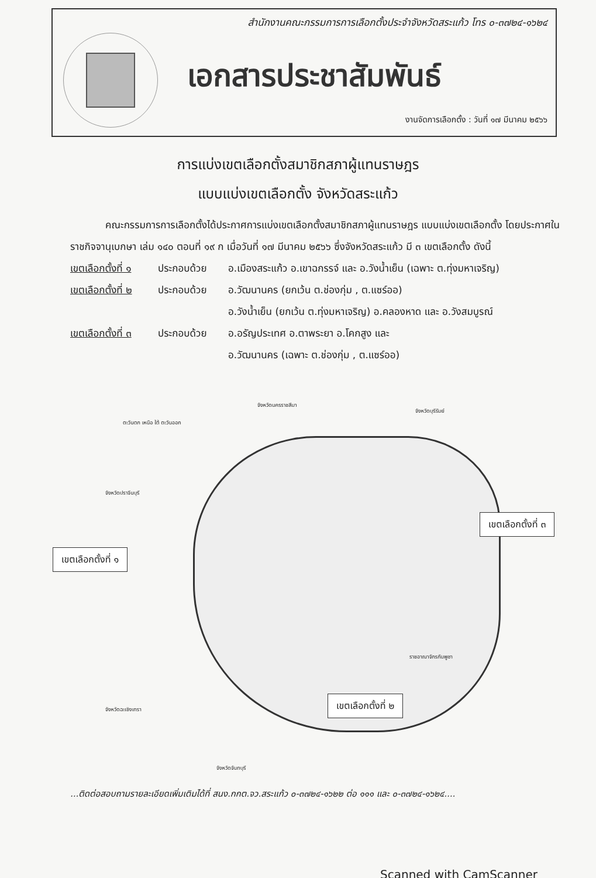สำนักงานคณะกรรมการการเลือกตั้งประจำจังหวัดสระแก้ว โทร ๐-๓๗๒๔-๑๖๒๔
เอกสารประชาสัมพันธ์
งานจัดการเลือกตั้ง : วันที่ ๑๗ มีนาคม ๒๕๖๖
การแบ่งเขตเลือกตั้งสมาชิกสภาผู้แทนราษฎร
แบบแบ่งเขตเลือกตั้ง จังหวัดสระแก้ว
คณะกรรมการการเลือกตั้งได้ประกาศการแบ่งเขตเลือกตั้งสมาชิกสภาผู้แทนราษฎร แบบแบ่งเขตเลือกตั้ง โดยประกาศในราชกิจจานุเบกษา เล่ม ๑๔๐ ตอนที่ ๑๙ ก เมื่อวันที่ ๑๗ มีนาคม ๒๕๖๖ ซึ่งจังหวัดสระแก้ว มี ๓ เขตเลือกตั้ง ดังนี้
เขตเลือกตั้งที่ ๑ ประกอบด้วย อ.เมืองสระแก้ว อ.เขาฉกรรจ์ และ อ.วังน้ำเย็น (เฉพาะ ต.ทุ่งมหาเจริญ)
เขตเลือกตั้งที่ ๒ ประกอบด้วย อ.วัฒนานคร (ยกเว้น ต.ช่องกุ่ม , ต.แซร์ออ)
อ.วังน้ำเย็น (ยกเว้น ต.ทุ่งมหาเจริญ) อ.คลองหาด และ อ.วังสมบูรณ์
เขตเลือกตั้งที่ ๓ ประกอบด้วย อ.อรัญประเทศ อ.ตาพระยา อ.โคกสูง และ
อ.วัฒนานคร (เฉพาะ ต.ช่องกุ่ม , ต.แซร์ออ)
จังหวัดนครราชสีมา
จังหวัดบุรีรัมย์
ตะวันตก เหนือ ใต้ ตะวันออก
จังหวัดปราจีนบุรี
ราชอาณาจักรกัมพูชา
จังหวัดฉะเชิงเทรา
จังหวัดจันทบุรี
เขตเลือกตั้งที่ ๓
เขตเลือกตั้งที่ ๑
เขตเลือกตั้งที่ ๒
...ติดต่อสอบถามรายละเอียดเพิ่มเติมได้ที่ สนง.กกต.จว.สระแก้ว ๐-๓๗๒๔-๑๖๒๒ ต่อ ๑๑๑ และ ๐-๓๗๒๔-๑๖๒๔....
Scanned with CamScanner